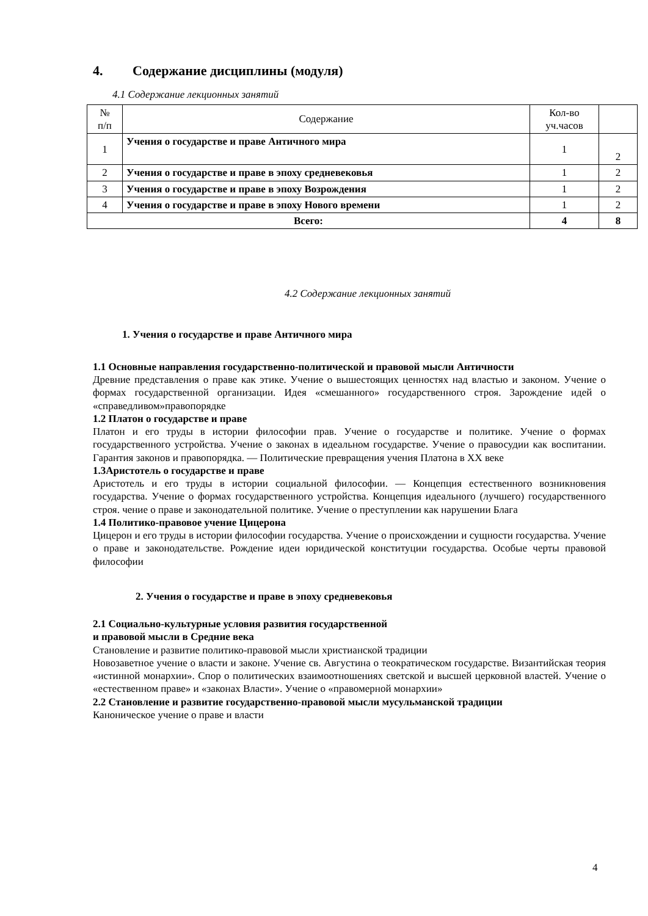4. Содержание дисциплины (модуля)
4.1 Содержание лекционных занятий
| № п/п | Содержание | Кол-во уч.часов | |
| 1 | Учения о государстве и праве Античного мира | 1 | 2 |
| 2 | Учения о государстве и праве в эпоху средневековья | 1 | 2 |
| 3 | Учения о государстве и праве в эпоху Возрождения | 1 | 2 |
| 4 | Учения о государстве и праве в эпоху Нового времени | 1 | 2 |
| Всего: | | 4 | 8 |
4.2 Содержание лекционных занятий
1. Учения о государстве и праве Античного мира
1.1 Основные направления государственно-политической и правовой мысли Античности
Древние представления о праве как этике. Учение о вышестоящих ценностях над властью и законом. Учение о формах государственной организации. Идея «смешанного» государственного строя. Зарождение идей о «справедливом»правопорядке
1.2 Платон о государстве и праве
Платон и его труды в истории философии прав. Учение о государстве и политике. Учение о формах государственного устройства. Учение о законах в идеальном государстве. Учение о правосудии как воспитании. Гарантия законов и правопорядка. — Политические превращения учения Платона в XX веке
1.3Аристотель о государстве и праве
Аристотель и его труды в истории социальной философии. — Концепция естественного возникновения государства. Учение о формах государственного устройства. Концепция идеального (лучшего) государственного строя. чение о праве и законодательной политике. Учение о преступлении как нарушении Блага
1.4 Политико-правовое учение Цицерона
Цицерон и его труды в истории философии государства. Учение о происхождении и сущности государства. Учение о праве и законодательстве. Рождение идеи юридической конституции государства. Особые черты правовой философии
2. Учения о государстве и праве в эпоху средневековья
2.1 Социально-культурные условия развития государственной
и правовой мысли в Средние века
Становление и развитие политико-правовой мысли христианской традиции
Новозаветное учение о власти и законе. Учение св. Августина о теократическом государстве. Византийская теория «истинной монархии». Спор о политических взаимоотношениях светской и высшей церковной властей. Учение о «естественном праве» и «законах Власти». Учение о «правомерной монархии»
2.2 Становление и развитие государственно-правовой мысли мусульманской традиции
Каноническое учение о праве и власти
4